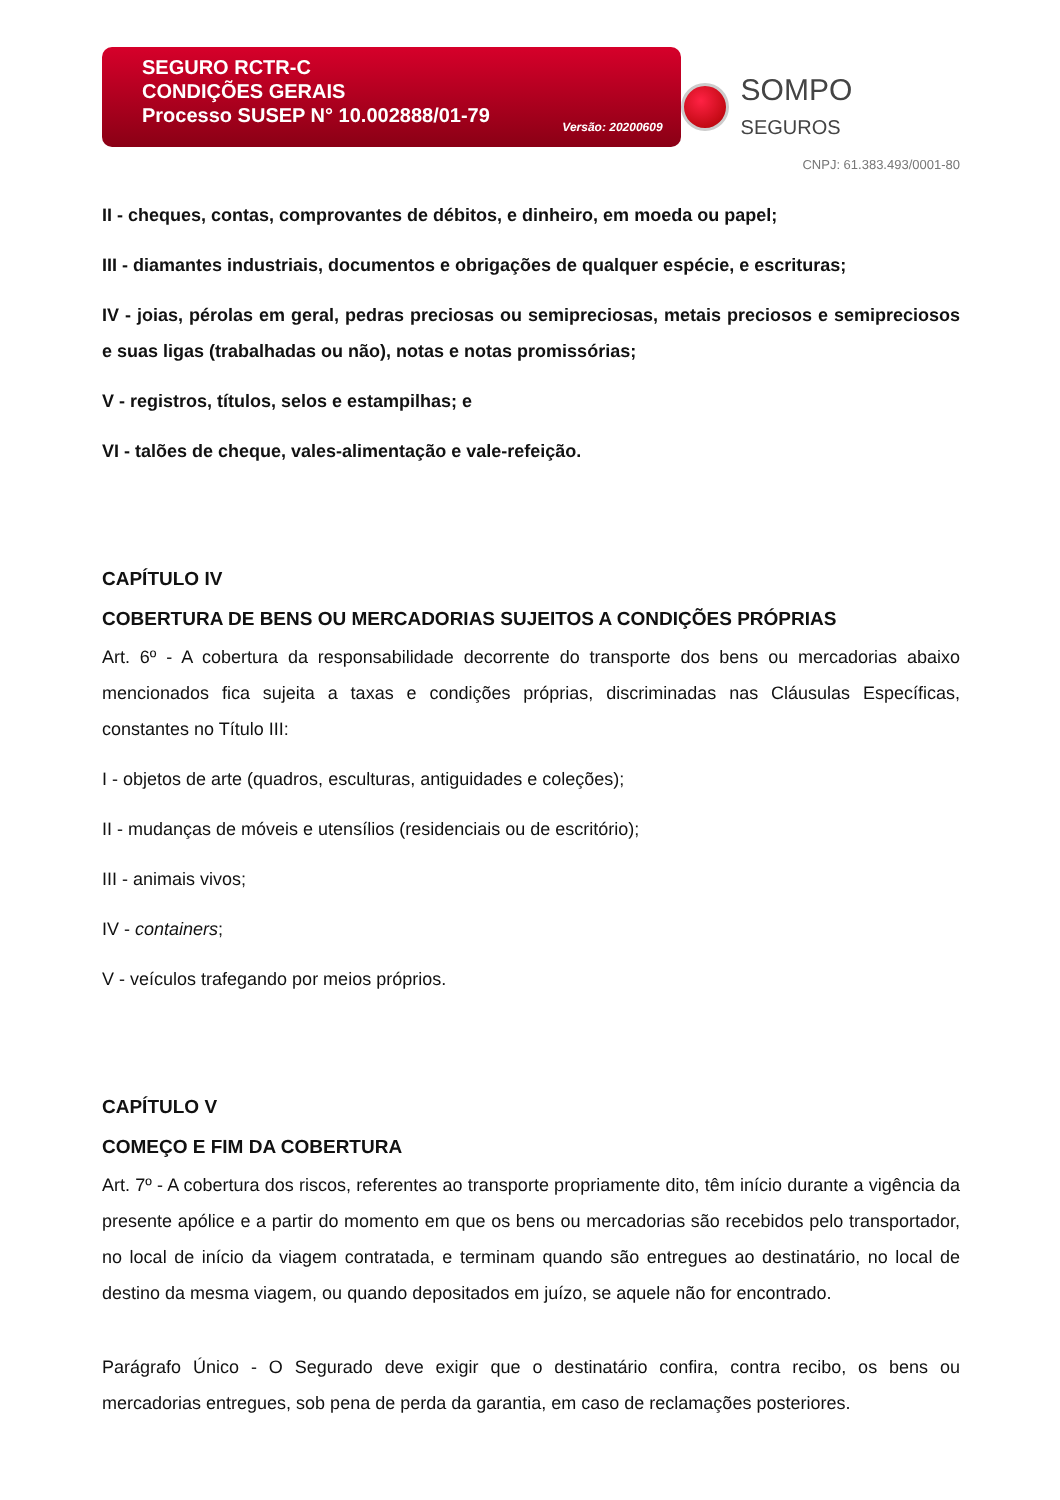SEGURO RCTR-C
CONDIÇÕES GERAIS
Processo SUSEP N° 10.002888/01-79
Versão: 20200609
SOMPO SEGUROS
CNPJ: 61.383.493/0001-80
II - cheques, contas, comprovantes de débitos, e dinheiro, em moeda ou papel;
III - diamantes industriais, documentos e obrigações de qualquer espécie, e escrituras;
IV - joias, pérolas em geral, pedras preciosas ou semipreciosas, metais preciosos e semipreciosos e suas ligas (trabalhadas ou não), notas e notas promissórias;
V - registros, títulos, selos e estampilhas; e
VI - talões de cheque, vales-alimentação e vale-refeição.
CAPÍTULO IV
COBERTURA DE BENS OU MERCADORIAS SUJEITOS A CONDIÇÕES PRÓPRIAS
Art. 6º - A cobertura da responsabilidade decorrente do transporte dos bens ou mercadorias abaixo mencionados fica sujeita a taxas e condições próprias, discriminadas nas Cláusulas Específicas, constantes no Título III:
I - objetos de arte (quadros, esculturas, antiguidades e coleções);
II - mudanças de móveis e utensílios (residenciais ou de escritório);
III - animais vivos;
IV - containers;
V - veículos trafegando por meios próprios.
CAPÍTULO V
COMEÇO E FIM DA COBERTURA
Art. 7º - A cobertura dos riscos, referentes ao transporte propriamente dito, têm início durante a vigência da presente apólice e a partir do momento em que os bens ou mercadorias são recebidos pelo transportador, no local de início da viagem contratada, e terminam quando são entregues ao destinatário, no local de destino da mesma viagem, ou quando depositados em juízo, se aquele não for encontrado.
Parágrafo Único - O Segurado deve exigir que o destinatário confira, contra recibo, os bens ou mercadorias entregues, sob pena de perda da garantia, em caso de reclamações posteriores.